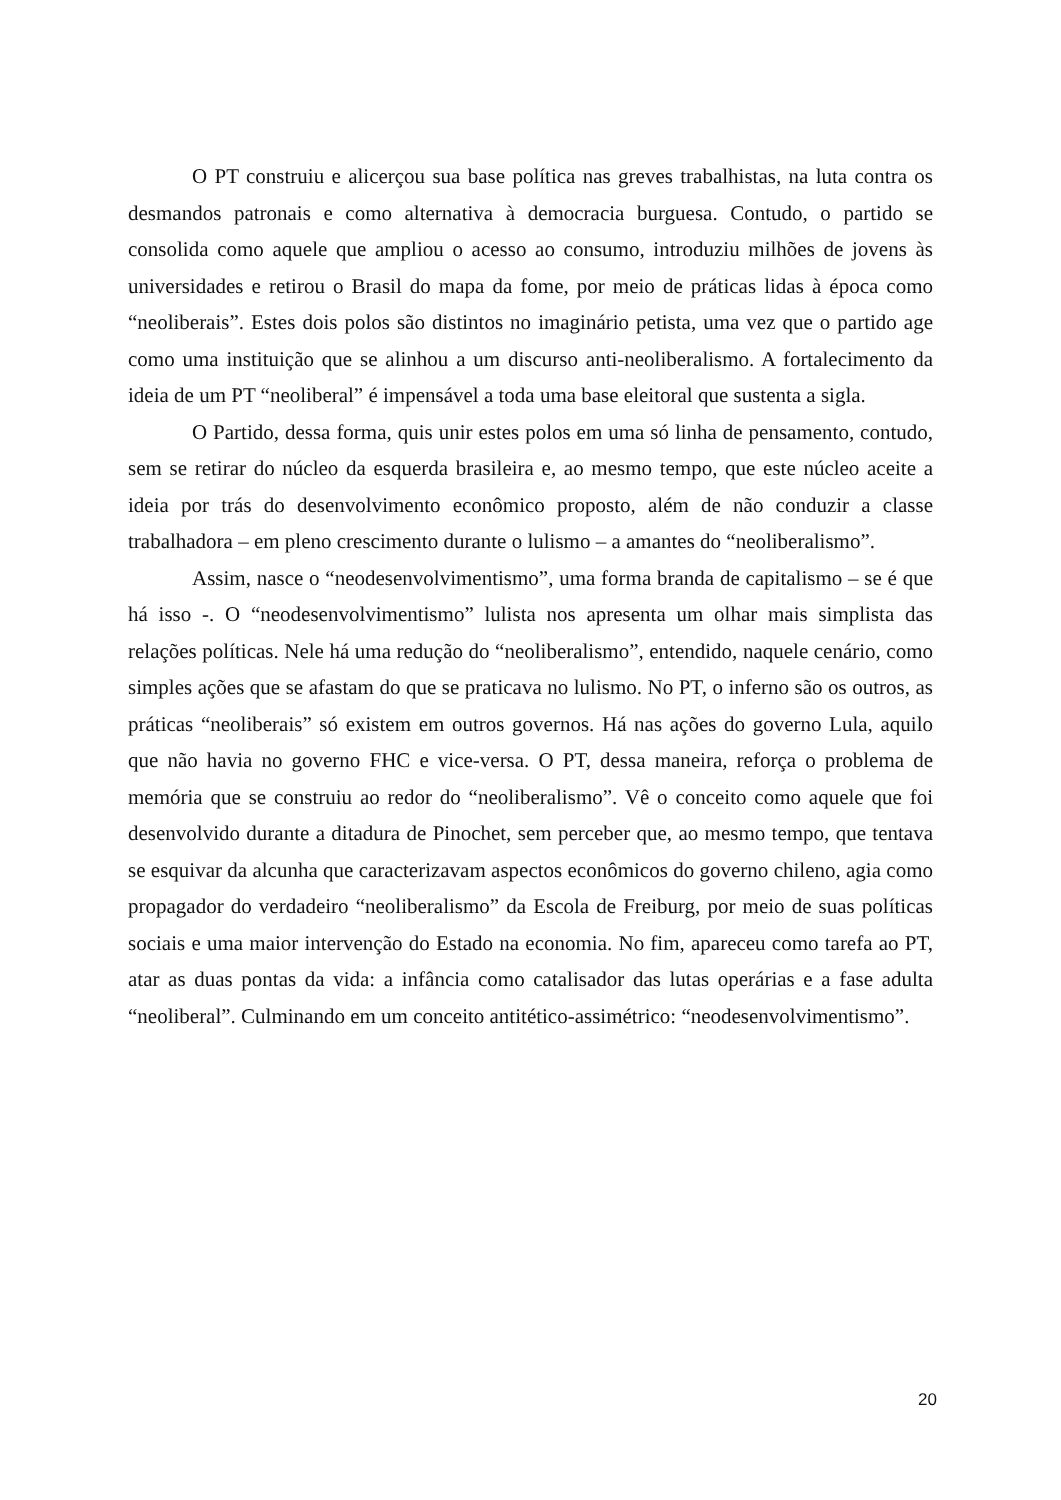O PT construiu e alicerçou sua base política nas greves trabalhistas, na luta contra os desmandos patronais e como alternativa à democracia burguesa. Contudo, o partido se consolida como aquele que ampliou o acesso ao consumo, introduziu milhões de jovens às universidades e retirou o Brasil do mapa da fome, por meio de práticas lidas à época como “neoliberais”. Estes dois polos são distintos no imaginário petista, uma vez que o partido age como uma instituição que se alinhou a um discurso anti-neoliberalismo. A fortalecimento da ideia de um PT “neoliberal” é impensável a toda uma base eleitoral que sustenta a sigla.
O Partido, dessa forma, quis unir estes polos em uma só linha de pensamento, contudo, sem se retirar do núcleo da esquerda brasileira e, ao mesmo tempo, que este núcleo aceite a ideia por trás do desenvolvimento econômico proposto, além de não conduzir a classe trabalhadora – em pleno crescimento durante o lulismo – a amantes do “neoliberalismo”.
Assim, nasce o “neodesenvolvimentismo”, uma forma branda de capitalismo – se é que há isso -. O “neodesenvolvimentismo” lulista nos apresenta um olhar mais simplista das relações políticas. Nele há uma redução do “neoliberalismo”, entendido, naquele cenário, como simples ações que se afastam do que se praticava no lulismo. No PT, o inferno são os outros, as práticas “neoliberais” só existem em outros governos. Há nas ações do governo Lula, aquilo que não havia no governo FHC e vice-versa. O PT, dessa maneira, reforça o problema de memória que se construiu ao redor do “neoliberalismo”. Vê o conceito como aquele que foi desenvolvido durante a ditadura de Pinochet, sem perceber que, ao mesmo tempo, que tentava se esquivar da alcunha que caracterizavam aspectos econômicos do governo chileno, agia como propagador do verdadeiro “neoliberalismo” da Escola de Freiburg, por meio de suas políticas sociais e uma maior intervenção do Estado na economia. No fim, apareceu como tarefa ao PT, atar as duas pontas da vida: a infância como catalisador das lutas operárias e a fase adulta “neoliberal”. Culminando em um conceito antitético-assimétrico: “neodesenvolvimentismo”.
20